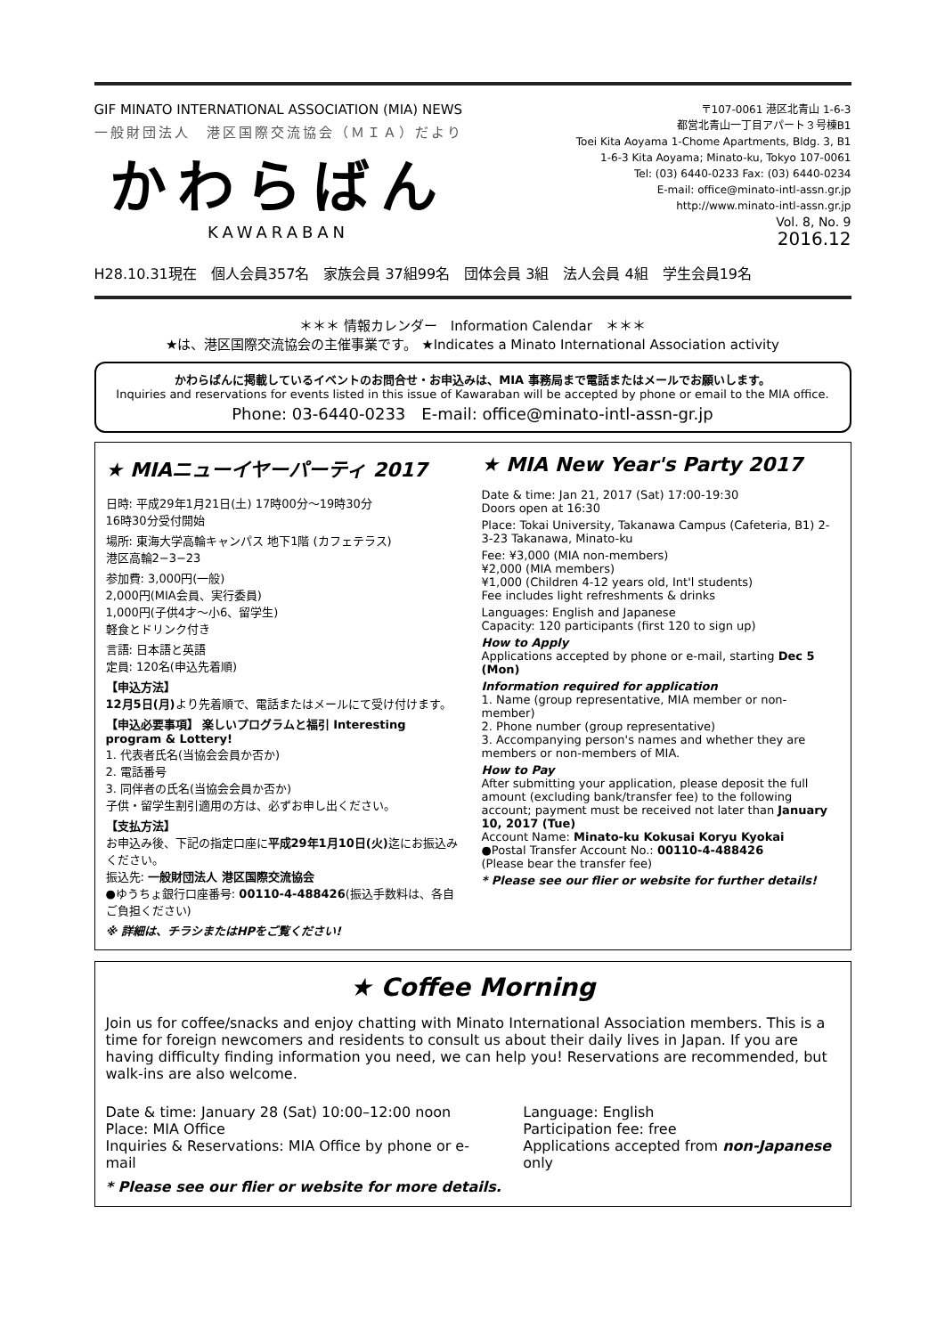GIF MINATO INTERNATIONAL ASSOCIATION (MIA) NEWS
一般財団法人　港区国際交流協会（ＭＩＡ）だより
かわらばん
KAWARABAN
〒107-0061 港区北青山 1-6-3
都営北青山一丁目アパート３号棟B1
Toei Kita Aoyama 1-Chome Apartments, Bldg. 3, B1
1-6-3 Kita Aoyama; Minato-ku, Tokyo 107-0061
Tel: (03) 6440-0233 Fax: (03) 6440-0234
E-mail: office@minato-intl-assn.gr.jp
http://www.minato-intl-assn.gr.jp
Vol. 8, No. 9
2016.12
H28.10.31現在　個人会員357名　家族会員 37組99名　団体会員 3組　法人会員 4組　学生会員19名
＊＊＊ 情報カレンダー　Information Calendar　＊＊＊
★は、港区国際交流協会の主催事業です。 ★Indicates a Minato International Association activity
かわらばんに掲載しているイベントのお問合せ・お申込みは、MIA 事務局まで電話またはメールでお願いします。
Inquiries and reservations for events listed in this issue of Kawaraban will be accepted by phone or email to the MIA office.
Phone: 03-6440-0233　E-mail: office@minato-intl-assn-gr.jp
★ MIAニューイヤーパーティ 2017
日時: 平成29年1月21日(土) 17時00分～19時30分
16時30分受付開始
場所: 東海大学高輪キャンパス 地下1階 (カフェテラス)
港区高輪2−3−23
参加費: 3,000円(一般)
2,000円(MIA会員、実行委員)
1,000円(子供4才～小6、留学生)
軽食とドリンク付き
言語: 日本語と英語
定員: 120名(申込先着順)
【申込方法】
12月5日(月) より先着順で、電話またはメールにて受け付けます。
【申込必要事項】 楽しいプログラムと福引 Interesting program & Lottery!
1. 代表者氏名(当協会会員か否か)
2. 電話番号
3. 同伴者の氏名(当協会会員か否か)
子供・留学生割引適用の方は、必ずお申し出ください。
【支払方法】
お申込み後、下記の指定口座に平成29年1月10日(火) 迄にお振込みください。
振込先: 一般財団法人 港区国際交流協会
●ゆうちょ銀行口座番号: 00110-4-488426(振込手数料は、各自ご負担ください)
※ 詳細は、チラシまたはHPをご覧ください!
★ MIA New Year's Party 2017
Date & time: Jan 21, 2017 (Sat) 17:00-19:30
Doors open at 16:30
Place: Tokai University, Takanawa Campus (Cafeteria, B1) 2-3-23 Takanawa, Minato-ku
Fee: ¥3,000 (MIA non-members)
¥2,000 (MIA members)
¥1,000 (Children 4-12 years old, Int'l students)
Fee includes light refreshments & drinks
Languages: English and Japanese
Capacity: 120 participants (first 120 to sign up)
How to Apply
Applications accepted by phone or e-mail, starting Dec 5 (Mon)
Information required for application
1. Name (group representative, MIA member or non-member)
2. Phone number (group representative)
3. Accompanying person's names and whether they are members or non-members of MIA.
How to Pay
After submitting your application, please deposit the full amount (excluding bank/transfer fee) to the following account; payment must be received not later than January 10, 2017 (Tue)
Account Name: Minato-ku Kokusai Koryu Kyokai
●Postal Transfer Account No.: 00110-4-488426
(Please bear the transfer fee)
* Please see our flier or website for further details!
★ Coffee Morning
Join us for coffee/snacks and enjoy chatting with Minato International Association members. This is a time for foreign newcomers and residents to consult us about their daily lives in Japan. If you are having difficulty finding information you need, we can help you! Reservations are recommended, but walk-ins are also welcome.
Date & time: January 28 (Sat) 10:00–12:00 noon
Place: MIA Office
Inquiries & Reservations: MIA Office by phone or e-mail
Language: English
Participation fee: free
Applications accepted from non-Japanese only
* Please see our flier or website for more details.